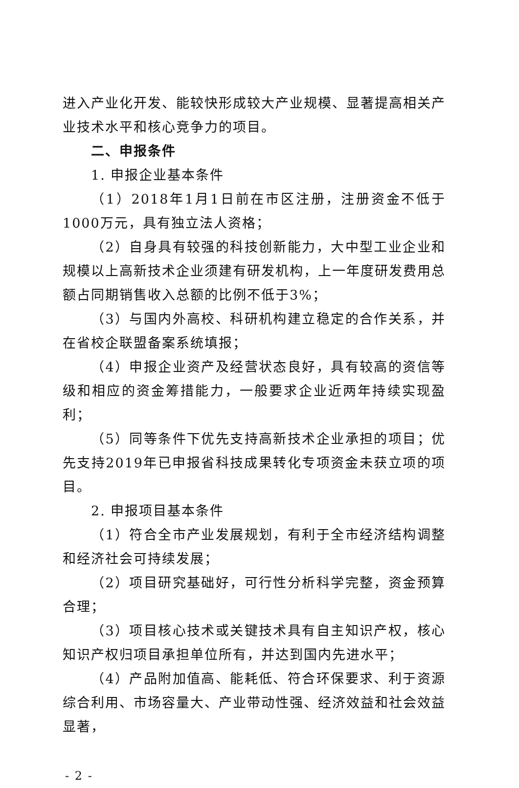进入产业化开发、能较快形成较大产业规模、显著提高相关产业技术水平和核心竞争力的项目。
二、申报条件
1. 申报企业基本条件
（1）2018年1月1日前在市区注册，注册资金不低于1000万元，具有独立法人资格；
（2）自身具有较强的科技创新能力，大中型工业企业和规模以上高新技术企业须建有研发机构，上一年度研发费用总额占同期销售收入总额的比例不低于3%；
（3）与国内外高校、科研机构建立稳定的合作关系，并在省校企联盟备案系统填报；
（4）申报企业资产及经营状态良好，具有较高的资信等级和相应的资金筹措能力，一般要求企业近两年持续实现盈利；
（5）同等条件下优先支持高新技术企业承担的项目；优先支持2019年已申报省科技成果转化专项资金未获立项的项目。
2. 申报项目基本条件
（1）符合全市产业发展规划，有利于全市经济结构调整和经济社会可持续发展；
（2）项目研究基础好，可行性分析科学完整，资金预算合理；
（3）项目核心技术或关键技术具有自主知识产权，核心知识产权归项目承担单位所有，并达到国内先进水平；
（4）产品附加值高、能耗低、符合环保要求、利于资源综合利用、市场容量大、产业带动性强、经济效益和社会效益显著，
- 2 -